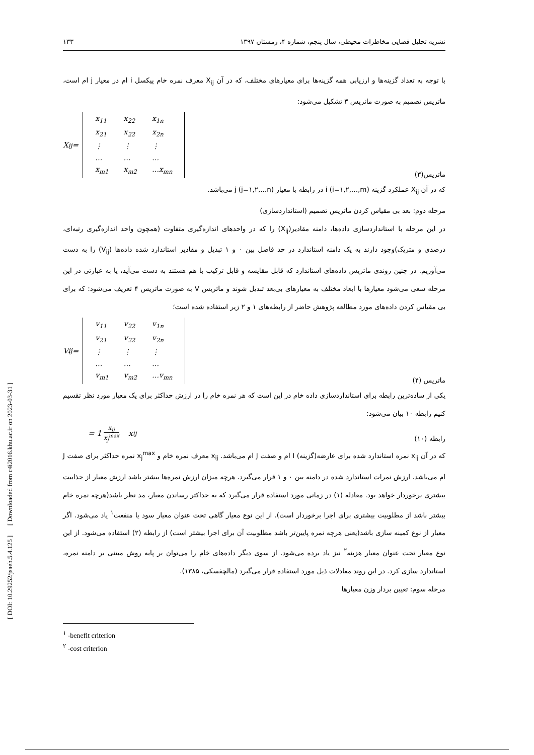نشریه تحلیل فضایی مخاطرات محیطی، سال پنجم، شماره ۴، زمستان ۱۳۹۷ ۱۳۳
با توجه به تعداد گزینه‌ها و ارزیابی همه گزینه‌ها برای معیارهای مختلف، که در آن X<sub>ij</sub> معرف نمره خام پیکسل i ام در معیار j ام است، ماتریس تصمیم به صورت ماتریس ۳ تشکیل می‌شود:
X<sub>ij</sub> =
| x<sub>11</sub> | x<sub>22</sub> | x<sub>1n</sub> |
| x<sub>21</sub> | x<sub>22</sub> | x<sub>2n</sub> |
| ⋮ | ⋮ | ⋮ |
| … | … | … |
| x<sub>m1</sub> | x<sub>m2</sub> | …x<sub>mn</sub> |
ماتریس(۳)
که در آن X<sub>ij</sub> عملکرد گزینه i (i=۱,۲,...,m) در رابطه با معیار j (j=۱,۲,...n) می‌باشد.
مرحله دوم: بعد بی مقیاس کردن ماتریس تصمیم (استانداردسازی)
در این مرحله با استانداردسازی داده‌ها، دامنه مقادیر(X<sub>ij</sub>) را که در واحدهای اندازه‌گیری متفاوت (همچون واحد اندازه‌گیری رتبه‌ای، درصدی و متریک)وجود دارند به یک دامنه استاندارد در حد فاصل بین ۰ و ۱ تبدیل و مقادیر استاندارد شده داده‌ها (V<sub>ij</sub>) را به دست می‌آوریم. در چنین روندی ماتریس داده‌های استاندارد که قابل مقایسه و قابل ترکیب با هم هستند به دست می‌آید، یا به عبارتی در این مرحله سعی می‌شود معیارها با ابعاد مختلف به معیارهای بی‌بعد تبدیل شوند و ماتریس V به صورت ماتریس ۴ تعریف می‌شود: که برای بی مقیاس کردن داده‌های مورد مطالعه پژوهش حاضر از رابطه‌های ۱ و ۲ زیر استفاده شده است؛
V<sub>ij</sub> =
| v<sub>11</sub> | v<sub>22</sub> | v<sub>1n</sub> |
| v<sub>21</sub> | v<sub>22</sub> | v<sub>2n</sub> |
| ⋮ | ⋮ | ⋮ |
| … | … | … |
| v<sub>m1</sub> | v<sub>m2</sub> | …v<sub>mn</sub> |
ماتریس (۴)
یکی از ساده‌ترین رابطه برای استانداردسازی داده خام در این است که هر نمره خام را در ارزش حداکثر برای یک معیار مورد نظر تقسیم کنیم رابطه ۱۰ بیان می‌شود:
= 1 x<sub>ij</sub> x<sub>j</sub><sup>max</sup> x<sub>ij</sub>
رابطه (۱۰)
که در آن x<sub>ij</sub> نمره استاندارد شده برای عارضه(گزینه) I ام و صفت J ام می‌باشد. x<sub>ij</sub> معرف نمره خام و x<sub>j</sub><sup>max</sup> نمره حداکثر برای صفت J ام می‌باشد. ارزش نمرات استاندارد شده در دامنه بین ۰ و ۱ قرار می‌گیرد. هرچه میزان ارزش نمره‌ها بیشتر باشد ارزش معیار از جذابیت بیشتری برخوردار خواهد بود. معادله (۱) در زمانی مورد استفاده قرار می‌گیرد که به حداکثر رساندن معیار، مد نظر باشد(هرچه نمره خام بیشتر باشد از مطلوبیت بیشتری برای اجرا برخوردار است). از این نوع معیار گاهی تحت عنوان معیار سود یا منفعت<sup>۱</sup> یاد می‌شود. اگر معیار از نوع کمینه سازی باشد(یعنی هرچه نمره پایین‌تر باشد مطلوبیت آن برای اجرا بیشتر است) از رابطه (۲) استفاده می‌شود. از این نوع معیار تحت عنوان معیار هزینه<sup>۲</sup> نیز یاد برده می‌شود. از سوی دیگر داده‌های خام را می‌توان بر پایه روش مبتنی بر دامنه نمره، استاندارد سازی کرد. در این روند معادلات ذیل مورد استفاده قرار می‌گیرد (مالچفسکی، ۱۳۸۵).
مرحله سوم: تعیین بردار وزن معیارها
<sup>۱</sup> -benefit criterion
<sup>۲</sup> -cost criterion
[ DOI: 10.29252/jsaeh.5.4.125 ] [ Downloaded from c4i2016.khu.ac.ir on 2023-03-31 ]